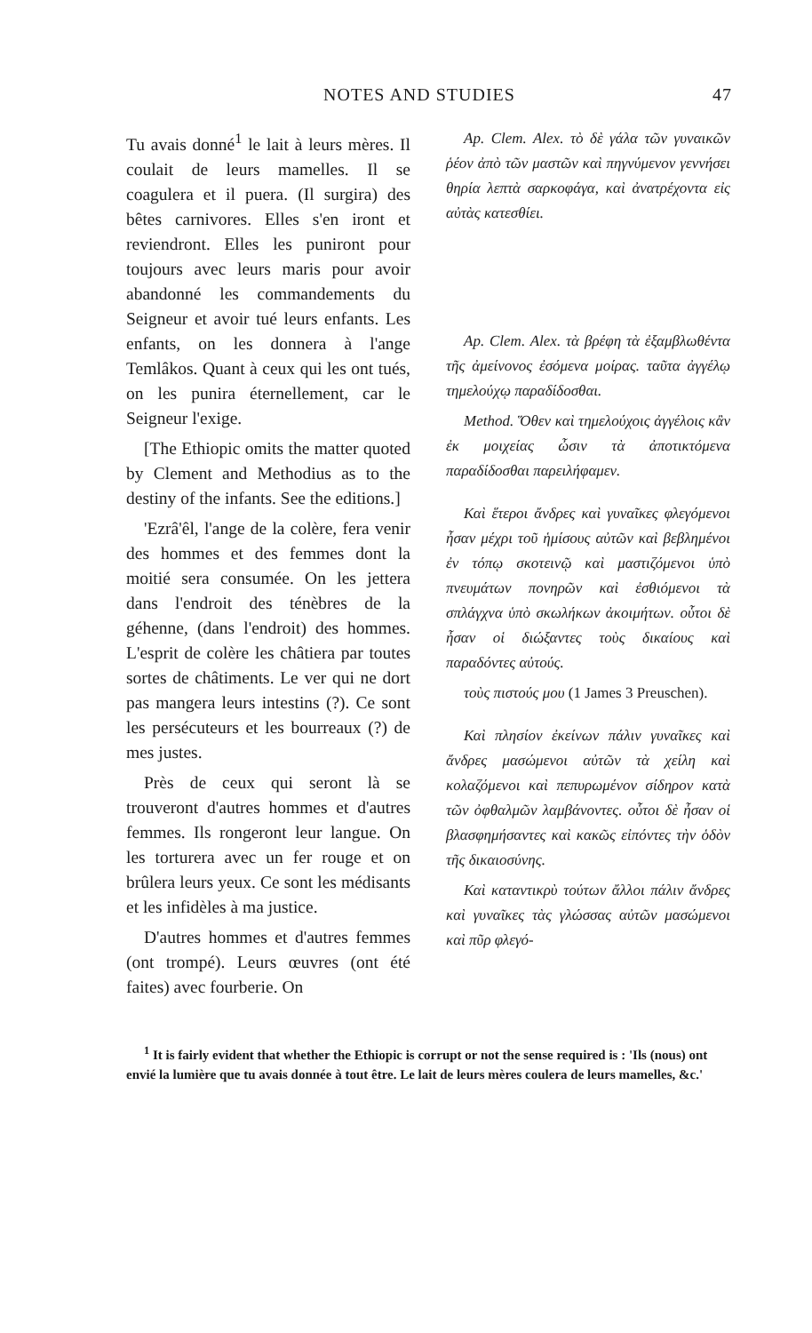NOTES AND STUDIES 47
Tu avais donné<sup>1</sup> le lait à leurs mères. Il coulait de leurs mamelles. Il se coagulera et il puera. (Il surgira) des bêtes carnivores. Elles s'en iront et reviendront. Elles les puniront pour toujours avec leurs maris pour avoir abandonné les commandements du Seigneur et avoir tué leurs enfants. Les enfants, on les donnera à l'ange Temlâkos. Quant à ceux qui les ont tués, on les punira éternellement, car le Seigneur l'exige.
[The Ethiopic omits the matter quoted by Clement and Methodius as to the destiny of the infants. See the editions.]
'Ezrâ'êl, l'ange de la colère, fera venir des hommes et des femmes dont la moitié sera consumée. On les jettera dans l'endroit des ténèbres de la géhenne, (dans l'endroit) des hommes. L'esprit de colère les châtiera par toutes sortes de châtiments. Le ver qui ne dort pas mangera leurs intestins (?). Ce sont les persécuteurs et les bourreaux (?) de mes justes.
Près de ceux qui seront là se trouveront d'autres hommes et d'autres femmes. Ils rongeront leur langue. On les torturera avec un fer rouge et on brûlera leurs yeux. Ce sont les médisants et les infidèles à ma justice.
D'autres hommes et d'autres femmes (ont trompé). Leurs œuvres (ont été faites) avec fourberie. On
Ap. Clem. Alex. τὸ δὲ γάλα τῶν γυναικῶν ῥέον ἀπὸ τῶν μαστῶν καὶ πηγνύμενον γεννήσει θηρία λεπτὰ σαρκοφάγα, καὶ ἀνατρέχοντα εἰς αὐτὰς κατεσθίει.
Ap. Clem. Alex. τὰ βρέφη τὰ ἐξαμβλωθέντα τῆς ἀμείνονος ἐσόμενα μοίρας. ταῦτα ἀγγέλῳ τημελούχῳ παραδίδοσθαι.
Method. Ὅθεν καὶ τημελούχοις ἀγγέλοις κἂν ἐκ μοιχείας ὦσιν τὰ ἀποτικτόμενα παραδίδοσθαι παρειλήφαμεν.
Καὶ ἕτεροι ἄνδρες καὶ γυναῖκες φλεγόμενοι ἦσαν μέχρι τοῦ ἡμίσους αὐτῶν καὶ βεβλημένοι ἐν τόπῳ σκοτεινῷ καὶ μαστιζόμενοι ὑπὸ πνευμάτων πονηρῶν καὶ ἐσθιόμενοι τὰ σπλάγχνα ὑπὸ σκωλήκων ἀκοιμήτων. οὗτοι δὲ ἦσαν οἱ διώξαντες τοὺς δικαίους καὶ παραδόντες αὐτούς.
τοὺς πιστούς μου (1 James 3 Preuschen).
Καὶ πλησίον ἐκείνων πάλιν γυναῖκες καὶ ἄνδρες μασώμενοι αὐτῶν τὰ χείλη καὶ κολαζόμενοι καὶ πεπυρωμένον σίδηρον κατὰ τῶν ὀφθαλμῶν λαμβάνοντες. οὗτοι δὲ ἦσαν οἱ βλασφημήσαντες καὶ κακῶς εἰπόντες τὴν ὁδὸν τῆς δικαιοσύνης.
Καὶ καταντικρὺ τούτων ἄλλοι πάλιν ἄνδρες καὶ γυναῖκες τὰς γλώσσας αὐτῶν μασώμενοι καὶ πῦρ φλεγό-
<sup>1</sup> It is fairly evident that whether the Ethiopic is corrupt or not the sense required is : 'Ils (nous) ont envié la lumière que tu avais donnée à tout être. Le lait de leurs mères coulera de leurs mamelles, &c.'